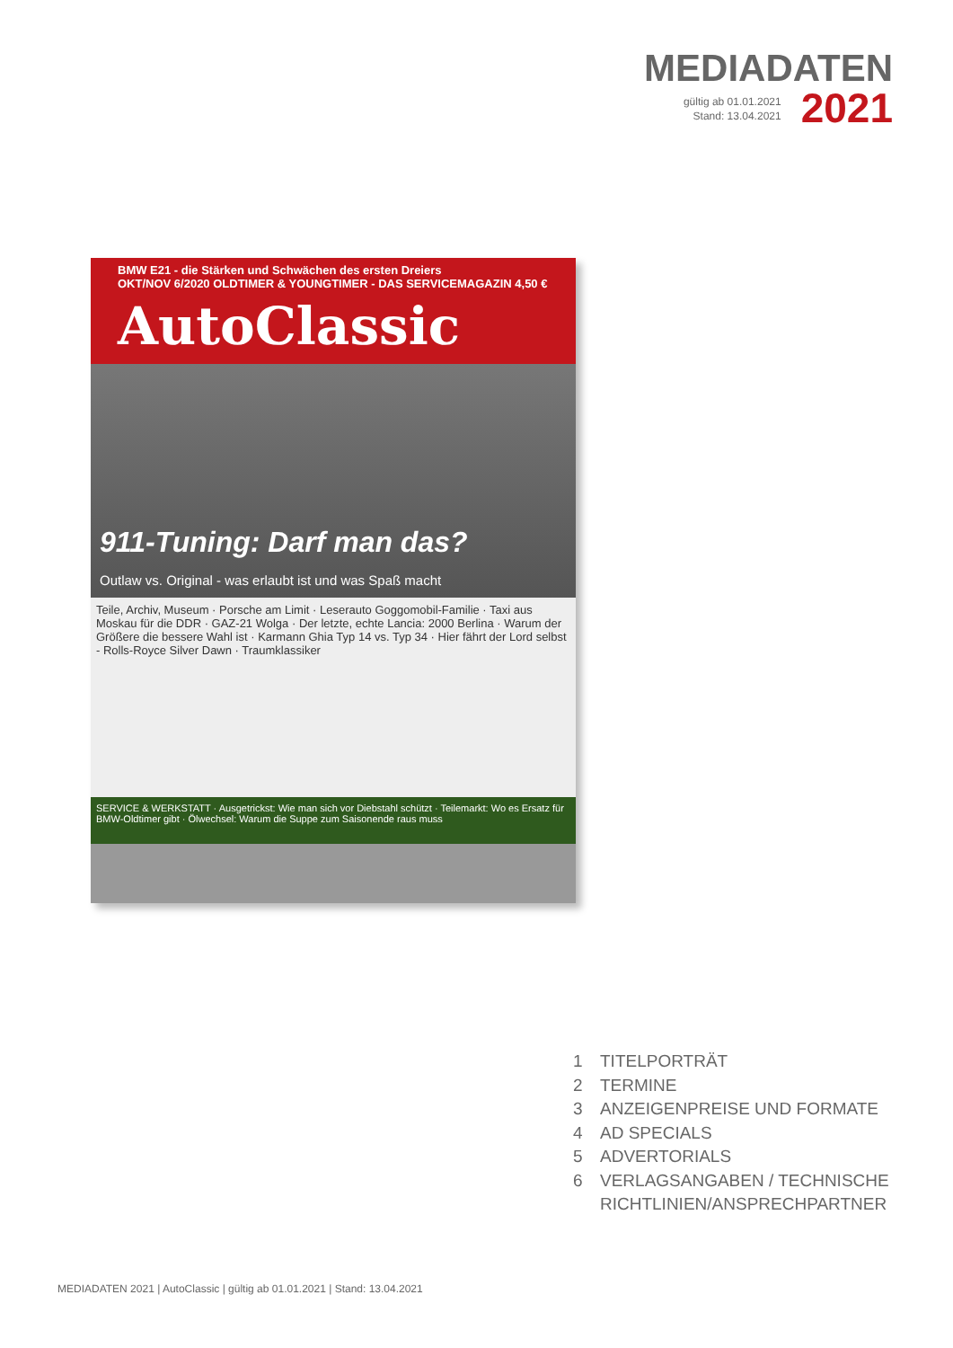MEDIADATEN
gültig ab 01.01.2021
Stand: 13.04.2021
2021
BMW E21 - die Stärken und Schwächen des ersten Dreiers
OKT/NOV 6/2020 OLDTIMER & YOUNGTIMER - DAS SERVICEMAGAZIN 4,50 €
AutoClassic
911-Tuning: Darf man das?
Outlaw vs. Original - was erlaubt ist und was Spaß macht
Teile, Archiv, Museum · Porsche am Limit · Leserauto Goggomobil-Familie · Taxi aus Moskau für die DDR · GAZ-21 Wolga · Der letzte, echte Lancia: 2000 Berlina · Warum der Größere die bessere Wahl ist · Karmann Ghia Typ 14 vs. Typ 34 · Hier fährt der Lord selbst - Rolls-Royce Silver Dawn · Traumklassiker
SERVICE & WERKSTATT · Ausgetrickst: Wie man sich vor Diebstahl schützt · Teilemarkt: Wo es Ersatz für BMW-Oldtimer gibt · Ölwechsel: Warum die Suppe zum Saisonende raus muss
1 TITELPORTRÄT
2 TERMINE
3 ANZEIGENPREISE UND FORMATE
4 AD SPECIALS
5 ADVERTORIALS
6 VERLAGSANGABEN / TECHNISCHE
RICHTLINIEN/ANSPRECHPARTNER
MEDIADATEN 2021 | AutoClassic | gültig ab 01.01.2021 | Stand: 13.04.2021